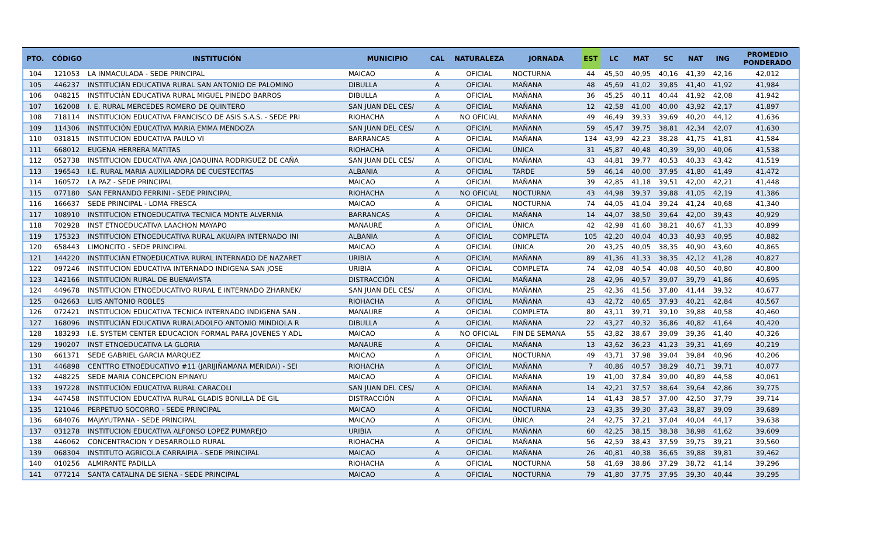| PTO. | CÓDIGO | INSTITUCIÓN | MUNICIPIO | CAL | NATURALEZA | JORNADA | EST | LC | MAT | SC | NAT | ING | PROMEDIO PONDERADO |
| --- | --- | --- | --- | --- | --- | --- | --- | --- | --- | --- | --- | --- | --- |
| 104 | 121053 | LA INMACULADA - SEDE PRINCIPAL | MAICAO | A | OFICIAL | NOCTURNA | 44 | 45,50 | 40,95 | 40,16 | 41,39 | 42,16 | 42,012 |
| 105 | 446237 | INSTITUCIÀN EDUCATIVA RURAL SAN ANTONIO DE PALOMINO | DIBULLA | A | OFICIAL | MAÑANA | 48 | 45,69 | 41,02 | 39,85 | 41,40 | 41,92 | 41,984 |
| 106 | 048215 | INSTITUCIÀN EDUCATIVA RURAL MIGUEL PINEDO BARROS | DIBULLA | A | OFICIAL | MAÑANA | 36 | 45,25 | 40,11 | 40,44 | 41,92 | 42,08 | 41,942 |
| 107 | 162008 | I. E. RURAL MERCEDES ROMERO DE QUINTERO | SAN JUAN DEL CES/ | A | OFICIAL | MAÑANA | 12 | 42,58 | 41,00 | 40,00 | 43,92 | 42,17 | 41,897 |
| 108 | 718114 | INSTITUCION EDUCATIVA FRANCISCO DE ASIS S.A.S. - SEDE PRI | RIOHACHA | A | NO OFICIAL | MAÑANA | 49 | 46,49 | 39,33 | 39,69 | 40,20 | 44,12 | 41,636 |
| 109 | 114306 | INSTITUCIÓN EDUCATIVA MARIA EMMA MENDOZA | SAN JUAN DEL CES/ | A | OFICIAL | MAÑANA | 59 | 45,47 | 39,75 | 38,81 | 42,34 | 42,07 | 41,630 |
| 110 | 031815 | INSTITUCION EDUCATIVA PAULO VI | BARRANCAS | A | OFICIAL | MAÑANA | 134 | 43,99 | 42,23 | 38,28 | 41,75 | 41,81 | 41,584 |
| 111 | 668012 | EUGENA HERRERA MATITAS | RIOHACHA | A | OFICIAL | ÚNICA | 31 | 45,87 | 40,48 | 40,39 | 39,90 | 40,06 | 41,538 |
| 112 | 052738 | INSTITUCION EDUCATIVA ANA JOAQUINA RODRIGUEZ DE CAÑA | SAN JUAN DEL CES/ | A | OFICIAL | MAÑANA | 43 | 44,81 | 39,77 | 40,53 | 40,33 | 43,42 | 41,519 |
| 113 | 196543 | I.E. RURAL MARIA AUXILIADORA DE CUESTECITAS | ALBANIA | A | OFICIAL | TARDE | 59 | 46,14 | 40,00 | 37,95 | 41,80 | 41,49 | 41,472 |
| 114 | 160572 | LA PAZ - SEDE PRINCIPAL | MAICAO | A | OFICIAL | MAÑANA | 39 | 42,85 | 41,18 | 39,51 | 42,00 | 42,21 | 41,448 |
| 115 | 077180 | SAN FERNANDO FERRINI - SEDE PRINCIPAL | RIOHACHA | A | NO OFICIAL | NOCTURNA | 43 | 44,98 | 39,37 | 39,88 | 41,05 | 42,19 | 41,386 |
| 116 | 166637 | SEDE PRINCIPAL - LOMA FRESCA | MAICAO | A | OFICIAL | NOCTURNA | 74 | 44,05 | 41,04 | 39,24 | 41,24 | 40,68 | 41,340 |
| 117 | 108910 | INSTITUCION ETNOEDUCATIVA TECNICA MONTE ALVERNIA | BARRANCAS | A | OFICIAL | MAÑANA | 14 | 44,07 | 38,50 | 39,64 | 42,00 | 39,43 | 40,929 |
| 118 | 702928 | INST ETNOEDUCATIVA LAACHON MAYAPO | MANAURE | A | OFICIAL | ÚNICA | 42 | 42,98 | 41,60 | 38,21 | 40,67 | 41,33 | 40,899 |
| 119 | 175323 | INSTITUCION ETNOEDUCATIVA RURAL AKUAIPA INTERNADO INI | ALBANIA | A | OFICIAL | COMPLETA | 105 | 42,20 | 40,04 | 40,33 | 40,93 | 40,95 | 40,882 |
| 120 | 658443 | LIMONCITO - SEDE PRINCIPAL | MAICAO | A | OFICIAL | ÚNICA | 20 | 43,25 | 40,05 | 38,35 | 40,90 | 43,60 | 40,865 |
| 121 | 144220 | INSTITUCIÀN ETNOEDUCATIVA RURAL INTERNADO DE NAZARET | URIBIA | A | OFICIAL | MAÑANA | 89 | 41,36 | 41,33 | 38,35 | 42,12 | 41,28 | 40,827 |
| 122 | 097246 | INSTITUCION EDUCATIVA INTERNADO INDIGENA SAN JOSE | URIBIA | A | OFICIAL | COMPLETA | 74 | 42,08 | 40,54 | 40,08 | 40,50 | 40,80 | 40,800 |
| 123 | 142166 | INSTITUCION RURAL DE BUENAVISTA | DISTRACCIÓN | A | OFICIAL | MAÑANA | 28 | 42,96 | 40,57 | 39,07 | 39,79 | 41,86 | 40,695 |
| 124 | 449678 | INSTITUCION ETNOEDUCATIVO RURAL E INTERNADO ZHARNEK/ | SAN JUAN DEL CES/ | A | OFICIAL | MAÑANA | 25 | 42,36 | 41,56 | 37,80 | 41,44 | 39,32 | 40,677 |
| 125 | 042663 | LUIS ANTONIO ROBLES | RIOHACHA | A | OFICIAL | MAÑANA | 43 | 42,72 | 40,65 | 37,93 | 40,21 | 42,84 | 40,567 |
| 126 | 072421 | INSTITUCION EDUCATIVA TECNICA INTERNADO INDIGENA SAN . | MANAURE | A | OFICIAL | COMPLETA | 80 | 43,11 | 39,71 | 39,10 | 39,88 | 40,58 | 40,460 |
| 127 | 168096 | INSTITUCIÀN EDUCATIVA RURALADOLFO ANTONIO MINDIOLA R | DIBULLA | A | OFICIAL | MAÑANA | 22 | 43,27 | 40,32 | 36,86 | 40,82 | 41,64 | 40,420 |
| 128 | 183293 | I.E. SYSTEM CENTER EDUCACION FORMAL PARA JOVENES Y ADL | MAICAO | A | NO OFICIAL | FIN DE SEMANA | 55 | 43,82 | 38,67 | 39,09 | 39,36 | 41,40 | 40,326 |
| 129 | 190207 | INST ETNOEDUCATIVA LA GLORIA | MANAURE | A | OFICIAL | MAÑANA | 13 | 43,62 | 36,23 | 41,23 | 39,31 | 41,69 | 40,219 |
| 130 | 661371 | SEDE GABRIEL GARCIA MARQUEZ | MAICAO | A | OFICIAL | NOCTURNA | 49 | 43,71 | 37,98 | 39,04 | 39,84 | 40,96 | 40,206 |
| 131 | 446898 | CENTTRO ETNOEDUCATIVO #11 (JARIJIÑAMANA MERIDAI) - SEI | RIOHACHA | A | OFICIAL | MAÑANA | 7 | 40,86 | 40,57 | 38,29 | 40,71 | 39,71 | 40,077 |
| 132 | 448225 | SEDE MARIA CONCEPCION EPINAYU | MAICAO | A | OFICIAL | MAÑANA | 19 | 41,00 | 37,84 | 39,00 | 40,89 | 44,58 | 40,061 |
| 133 | 197228 | INSTITUCIÓN EDUCATIVA RURAL CARACOLI | SAN JUAN DEL CES/ | A | OFICIAL | MAÑANA | 14 | 42,21 | 37,57 | 38,64 | 39,64 | 42,86 | 39,775 |
| 134 | 447458 | INSTITUCION EDUCATIVA RURAL GLADIS BONILLA DE GIL | DISTRACCIÓN | A | OFICIAL | MAÑANA | 14 | 41,43 | 38,57 | 37,00 | 42,50 | 37,79 | 39,714 |
| 135 | 121046 | PERPETUO SOCORRO - SEDE PRINCIPAL | MAICAO | A | OFICIAL | NOCTURNA | 23 | 43,35 | 39,30 | 37,43 | 38,87 | 39,09 | 39,689 |
| 136 | 684076 | MAJAYUTPANA - SEDE PRINCIPAL | MAICAO | A | OFICIAL | ÚNICA | 24 | 42,75 | 37,21 | 37,04 | 40,04 | 44,17 | 39,638 |
| 137 | 031278 | INSTITUCION EDUCATIVA ALFONSO LOPEZ PUMAREJO | URIBIA | A | OFICIAL | MAÑANA | 60 | 42,25 | 38,15 | 38,38 | 38,98 | 41,62 | 39,609 |
| 138 | 446062 | CONCENTRACION Y DESARROLLO RURAL | RIOHACHA | A | OFICIAL | MAÑANA | 56 | 42,59 | 38,43 | 37,59 | 39,75 | 39,21 | 39,560 |
| 139 | 068304 | INSTITUTO AGRICOLA CARRAIPIA - SEDE PRINCIPAL | MAICAO | A | OFICIAL | MAÑANA | 26 | 40,81 | 40,38 | 36,65 | 39,88 | 39,81 | 39,462 |
| 140 | 010256 | ALMIRANTE PADILLA | RIOHACHA | A | OFICIAL | NOCTURNA | 58 | 41,69 | 38,86 | 37,29 | 38,72 | 41,14 | 39,296 |
| 141 | 077214 | SANTA CATALINA DE SIENA - SEDE PRINCIPAL | MAICAO | A | OFICIAL | NOCTURNA | 79 | 41,80 | 37,75 | 37,95 | 39,30 | 40,44 | 39,295 |